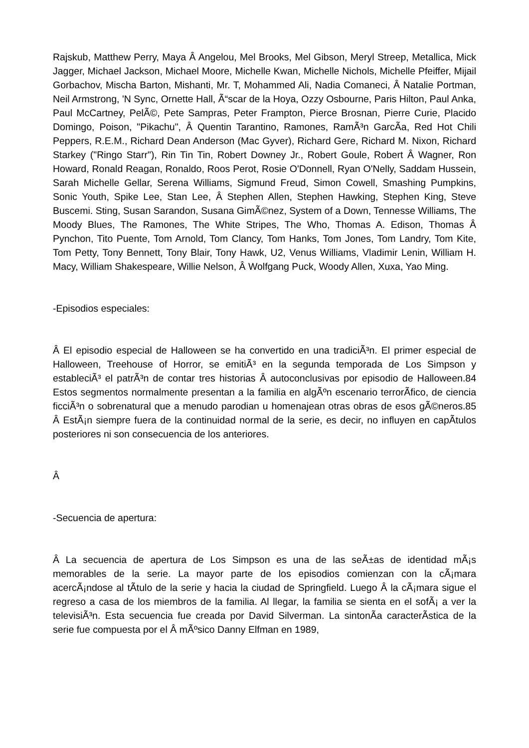Rajskub, Matthew Perry, Maya Â Angelou, Mel Brooks, Mel Gibson, Meryl Streep, Metallica, Mick Jagger, Michael Jackson, Michael Moore, Michelle Kwan, Michelle Nichols, Michelle Pfeiffer, Mijail Gorbachov, Mischa Barton, Mishanti, Mr. T, Mohammed Ali, Nadia Comaneci, Â Natalie Portman, Neil Armstrong, 'N Sync, Ornette Hall, Ã“scar de la Hoya, Ozzy Osbourne, Paris Hilton, Paul Anka, Paul McCartney, PelÃ©, Pete Sampras, Peter Frampton, Pierce Brosnan, Pierre Curie, Placido Domingo, Poison, "Pikachu", Â Quentin Tarantino, Ramones, RamÃ³n GarcÃ­a, Red Hot Chili Peppers, R.E.M., Richard Dean Anderson (Mac Gyver), Richard Gere, Richard M. Nixon, Richard Starkey ("Ringo Starr"), Rin Tin Tin, Robert Downey Jr., Robert Goule, Robert Â Wagner, Ron Howard, Ronald Reagan, Ronaldo, Roos Perot, Rosie O'Donnell, Ryan O'Nelly, Saddam Hussein, Sarah Michelle Gellar, Serena Williams, Sigmund Freud, Simon Cowell, Smashing Pumpkins, Sonic Youth, Spike Lee, Stan Lee, Â Stephen Allen, Stephen Hawking, Stephen King, Steve Buscemi. Sting, Susan Sarandon, Susana GimÃ©nez, System of a Down, Tennesse Williams, The Moody Blues, The Ramones, The White Stripes, The Who, Thomas A. Edison, Thomas Â Pynchon, Tito Puente, Tom Arnold, Tom Clancy, Tom Hanks, Tom Jones, Tom Landry, Tom Kite, Tom Petty, Tony Bennett, Tony Blair, Tony Hawk, U2, Venus Williams, Vladimir Lenin, William H. Macy, William Shakespeare, Willie Nelson, Â Wolfgang Puck, Woody Allen, Xuxa, Yao Ming.
-Episodios especiales:
Â El episodio especial de Halloween se ha convertido en una tradiciÃ³n. El primer especial de Halloween, Treehouse of Horror, se emitiÃ³ en la segunda temporada de Los Simpson y estableciÃ³ el patrÃ³n de contar tres historias Â autoconclusivas por episodio de Halloween.84 Estos segmentos normalmente presentan a la familia en algÃºn escenario terrorÃ­fico, de ciencia ficciÃ³n o sobrenatural que a menudo parodian u homenajean otras obras de esos gÃ©neros.85 Â EstÃ¡n siempre fuera de la continuidad normal de la serie, es decir, no influyen en capÃ­tulos posteriores ni son consecuencia de los anteriores.
Â
-Secuencia de apertura:
Â La secuencia de apertura de Los Simpson es una de las seÃ±as de identidad mÃ¡s memorables de la serie. La mayor parte de los episodios comienzan con la cÃ¡mara acercÃ¡ndose al tÃ­tulo de la serie y hacia la ciudad de Springfield. Luego Â la cÃ¡mara sigue el regreso a casa de los miembros de la familia. Al llegar, la familia se sienta en el sofÃ¡ a ver la televisiÃ³n. Esta secuencia fue creada por David Silverman. La sintonÃ­a caracterÃ­stica de la serie fue compuesta por el Â mÃºsico Danny Elfman en 1989,